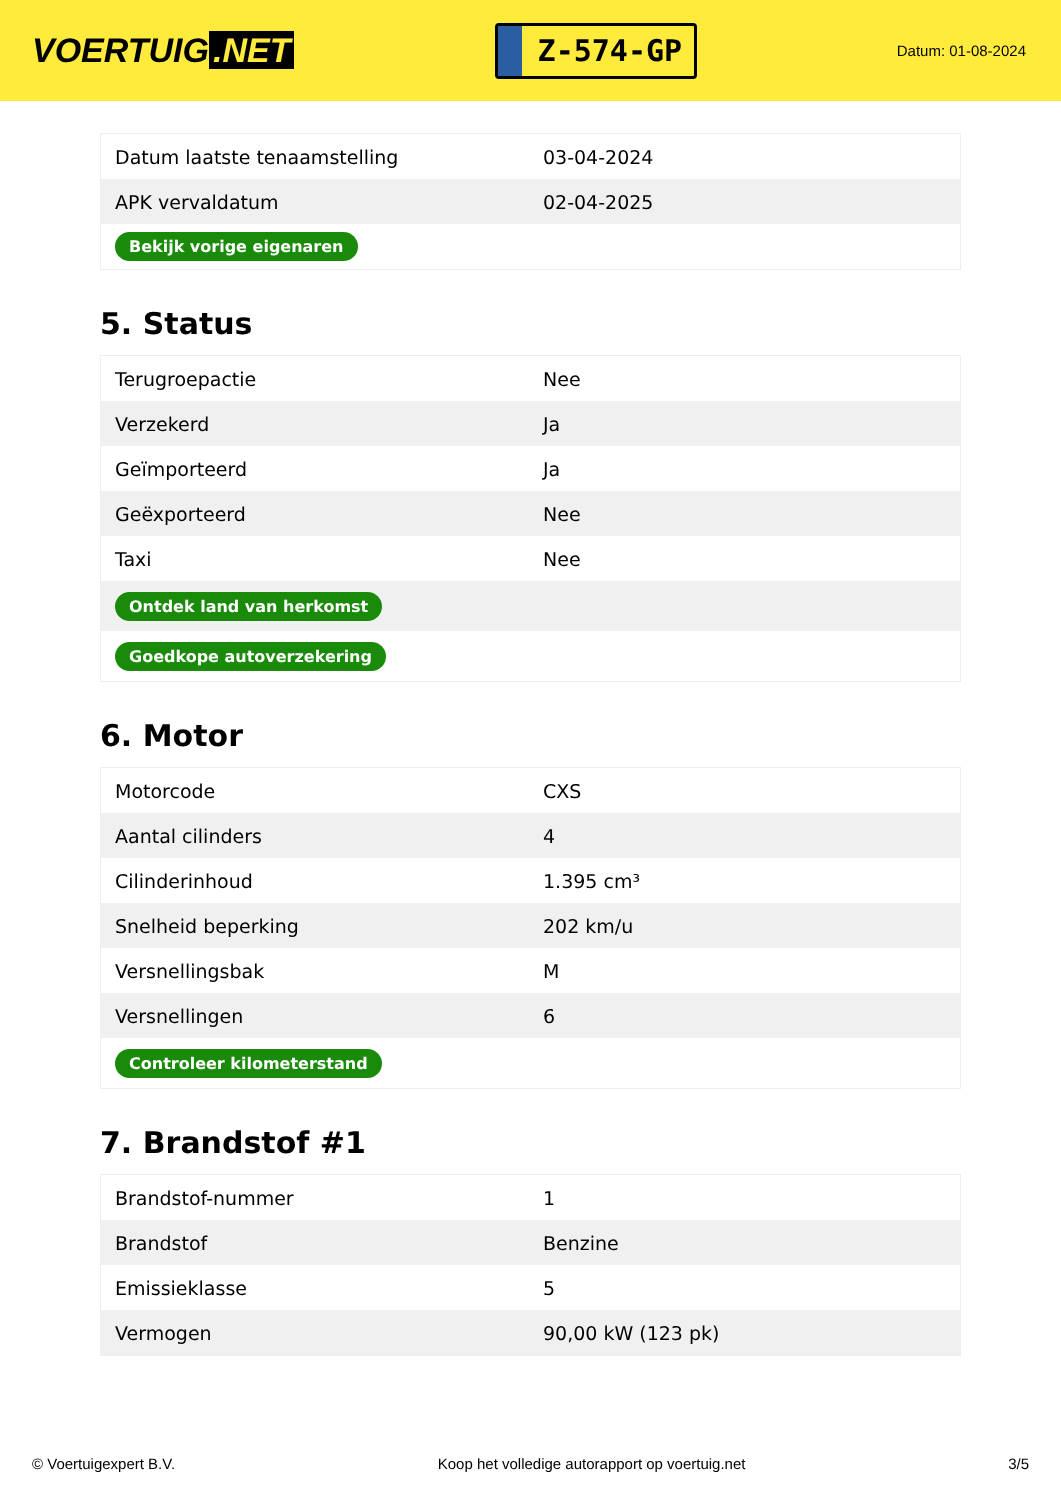VOERTUIG.NET
Z-574-GP
Datum: 01-08-2024
| Datum laatste tenaamstelling | 03-04-2024 |
| APK vervaldatum | 02-04-2025 |
| Bekijk vorige eigenaren | |
5. Status
| Terugroepactie | Nee |
| Verzekerd | Ja |
| Geïmporteerd | Ja |
| Geëxporteerd | Nee |
| Taxi | Nee |
| Ontdek land van herkomst | |
| Goedkope autoverzekering | |
6. Motor
| Motorcode | CXS |
| Aantal cilinders | 4 |
| Cilinderinhoud | 1.395 cm³ |
| Snelheid beperking | 202 km/u |
| Versnellingsbak | M |
| Versnellingen | 6 |
| Controleer kilometerstand | |
7. Brandstof #1
| Brandstof-nummer | 1 |
| Brandstof | Benzine |
| Emissieklasse | 5 |
| Vermogen | 90,00 kW (123 pk) |
© Voertuigexpert B.V. Koop het volledige autorapport op voertuig.net 3/5